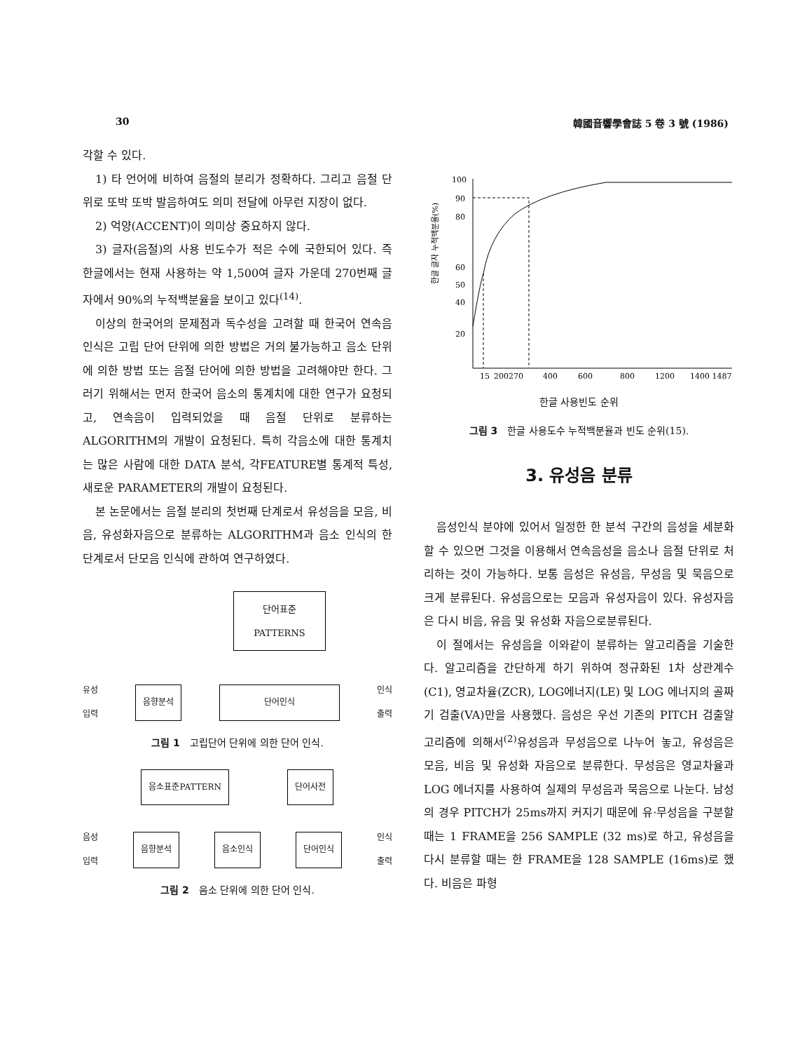30 韓國音響學會誌 5 卷 3 號 (1986)
각할 수 있다.
1) 타 언어에 비하여 음절의 분리가 정확하다. 그리고 음절 단위로 또박 또박 발음하여도 의미 전달에 아무런 지장이 없다.
2) 억양(ACCENT)이 의미상 중요하지 않다.
3) 글자(음절)의 사용 빈도수가 적은 수에 국한되어 있다. 즉 한글에서는 현재 사용하는 약 1,500여 글자 가운데 270번째 글자에서 90%의 누적백분율을 보이고 있다<sup>(14)</sup>.
이상의 한국어의 문제점과 독수성을 고려할 때 한국어 연속음 인식은 고립 단어 단위에 의한 방법은 거의 불가능하고 음소 단위에 의한 방법 또는 음절 단어에 의한 방법을 고려해야만 한다. 그러기 위해서는 먼저 한국어 음소의 통계치에 대한 연구가 요청되고, 연속음이 입력되었을 때 음절 단위로 분류하는 ALGORITHM의 개발이 요청된다. 특히 각음소에 대한 통계치는 많은 사람에 대한 DATA 분석, 각FEATURE별 통계적 특성, 새로운 PARAMETER의 개발이 요청된다.
본 논문에서는 음절 분리의 첫번째 단계로서 유성음을 모음, 비음, 유성화자음으로 분류하는 ALGORITHM과 음소 인식의 한단계로서 단모음 인식에 관하여 연구하였다.
단어표준
PATTERNS
유성
입력 음향분석 단어인식 인식
출력
그림 1 고립단어 단위에 의한 단어 인식.
음소표준PATTERN 단어사전
음성
입력 음향분석 음소인식 단어인식 인식
출력
그림 2 음소 단위에 의한 단어 인식.
한글 글자 누적백분율(%)
100
90
80
60
50
40
20
15
200270
400
600
800
1200
1400 1487
한글 사용빈도 순위
그림 3 한글 사용도수 누적백분율과 빈도 순위(15).
3. 유성음 분류
음성인식 분야에 있어서 일정한 한 분석 구간의 음성을 세분화할 수 있으면 그것을 이용해서 연속음성을 음소나 음절 단위로 처리하는 것이 가능하다. 보통 음성은 유성음, 무성음 및 묵음으로 크게 분류된다. 유성음으로는 모음과 유성자음이 있다. 유성자음은 다시 비음, 유음 및 유성화 자음으로분류된다.
이 절에서는 유성음을 이와같이 분류하는 알고리즘을 기술한다. 알고리즘을 간단하게 하기 위하여 정규화된 1차 상관계수(C1), 영교차율(ZCR), LOG에너지(LE) 및 LOG 에너지의 골짜기 검출(VA)만을 사용했다. 음성은 우선 기존의 PITCH 검출알고리즘에 의해서<sup>(2)</sup>유성음과 무성음으로 나누어 놓고, 유성음은 모음, 비음 및 유성화 자음으로 분류한다. 무성음은 영교차율과 LOG 에너지를 사용하여 실제의 무성음과 묵음으로 나눈다. 남성의 경우 PITCH가 25ms까지 커지기 때문에 유·무성음을 구분할 때는 1 FRAME을 256 SAMPLE (32 ms)로 하고, 유성음을 다시 분류할 때는 한 FRAME을 128 SAMPLE (16ms)로 했다. 비음은 파형